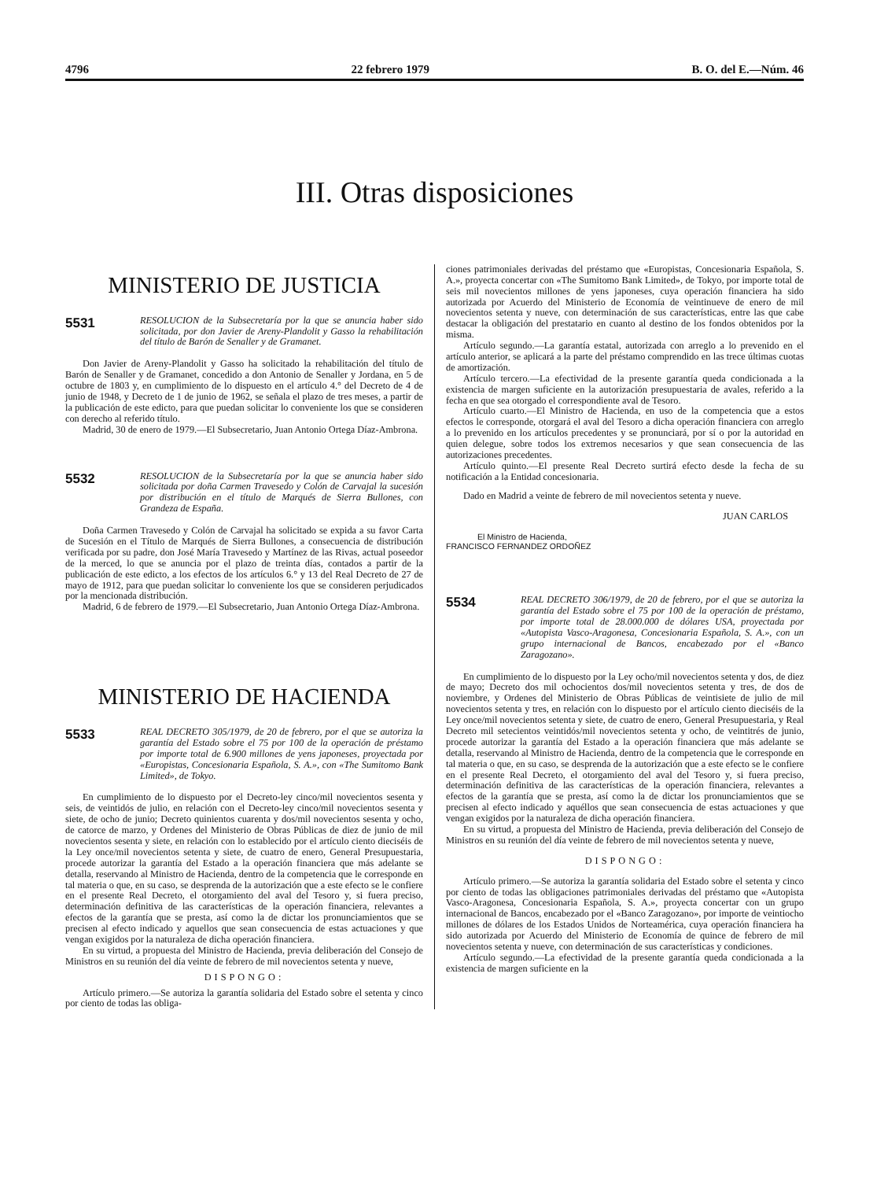4796 22 febrero 1979 B. O. del E.—Núm. 46
III. Otras disposiciones
MINISTERIO DE JUSTICIA
5531
RESOLUCION de la Subsecretaría por la que se anuncia haber sido solicitada, por don Javier de Areny-Plandolit y Gasso la rehabilitación del título de Barón de Senaller y de Gramanet.
Don Javier de Areny-Plandolit y Gasso ha solicitado la rehabilitación del título de Barón de Senaller y de Gramanet, concedido a don Antonio de Senaller y Jordana, en 5 de octubre de 1803 y, en cumplimiento de lo dispuesto en el artículo 4.° del Decreto de 4 de junio de 1948, y Decreto de 1 de junio de 1962, se señala el plazo de tres meses, a partir de la publicación de este edicto, para que puedan solicitar lo conveniente los que se consideren con derecho al referido título.
Madrid, 30 de enero de 1979.—El Subsecretario, Juan Antonio Ortega Díaz-Ambrona.
5532
RESOLUCION de la Subsecretaría por la que se anuncia haber sido solicitada por doña Carmen Travesedo y Colón de Carvajal la sucesión por distribución en el título de Marqués de Sierra Bullones, con Grandeza de España.
Doña Carmen Travesedo y Colón de Carvajal ha solicitado se expida a su favor Carta de Sucesión en el Título de Marqués de Sierra Bullones, a consecuencia de distribución verificada por su padre, don José María Travesedo y Martínez de las Rivas, actual poseedor de la merced, lo que se anuncia por el plazo de treinta días, contados a partir de la publicación de este edicto, a los efectos de los artículos 6.° y 13 del Real Decreto de 27 de mayo de 1912, para que puedan solicitar lo conveniente los que se consideren perjudicados por la mencionada distribución.
Madrid, 6 de febrero de 1979.—El Subsecretario, Juan Antonio Ortega Díaz-Ambrona.
MINISTERIO DE HACIENDA
5533
REAL DECRETO 305/1979, de 20 de febrero, por el que se autoriza la garantía del Estado sobre el 75 por 100 de la operación de préstamo por importe total de 6.900 millones de yens japoneses, proyectada por «Europistas, Concesionaria Española, S. A.», con «The Sumitomo Bank Limited», de Tokyo.
En cumplimiento de lo dispuesto por el Decreto-ley cinco/mil novecientos sesenta y seis, de veintidós de julio, en relación con el Decreto-ley cinco/mil novecientos sesenta y siete, de ocho de junio; Decreto quinientos cuarenta y dos/mil novecientos sesenta y ocho, de catorce de marzo, y Ordenes del Ministerio de Obras Públicas de diez de junio de mil novecientos sesenta y siete, en relación con lo establecido por el artículo ciento dieciséis de la Ley once/mil novecientos setenta y siete, de cuatro de enero, General Presupuestaria, procede autorizar la garantía del Estado a la operación financiera que más adelante se detalla, reservando al Ministro de Hacienda, dentro de la competencia que le corresponde en tal materia o que, en su caso, se desprenda de la autorización que a este efecto se le confiere en el presente Real Decreto, el otorgamiento del aval del Tesoro y, si fuera preciso, determinación definitiva de las características de la operación financiera, relevantes a efectos de la garantía que se presta, así como la de dictar los pronunciamientos que se precisen al efecto indicado y aquellos que sean consecuencia de estas actuaciones y que vengan exigidos por la naturaleza de dicha operación financiera.
En su virtud, a propuesta del Ministro de Hacienda, previa deliberación del Consejo de Ministros en su reunión del día veinte de febrero de mil novecientos setenta y nueve,
DISPONGO:
Artículo primero.—Se autoriza la garantía solidaria del Estado sobre el setenta y cinco por ciento de todas las obliga-
ciones patrimoniales derivadas del préstamo que «Europistas, Concesionaria Española, S. A.», proyecta concertar con «The Sumitomo Bank Limited», de Tokyo, por importe total de seis mil novecientos millones de yens japoneses, cuya operación financiera ha sido autorizada por Acuerdo del Ministerio de Economía de veintinueve de enero de mil novecientos setenta y nueve, con determinación de sus características, entre las que cabe destacar la obligación del prestatario en cuanto al destino de los fondos obtenidos por la misma.
Artículo segundo.—La garantía estatal, autorizada con arreglo a lo prevenido en el artículo anterior, se aplicará a la parte del préstamo comprendido en las trece últimas cuotas de amortización.
Artículo tercero.—La efectividad de la presente garantía queda condicionada a la existencia de margen suficiente en la autorización presupuestaria de avales, referido a la fecha en que sea otorgado el correspondiente aval de Tesoro.
Artículo cuarto.—El Ministro de Hacienda, en uso de la competencia que a estos efectos le corresponde, otorgará el aval del Tesoro a dicha operación financiera con arreglo a lo prevenido en los artículos precedentes y se pronunciará, por sí o por la autoridad en quien delegue, sobre todos los extremos necesarios y que sean consecuencia de las autorizaciones precedentes.
Artículo quinto.—El presente Real Decreto surtirá efecto desde la fecha de su notificación a la Entidad concesionaria.
Dado en Madrid a veinte de febrero de mil novecientos setenta y nueve.
JUAN CARLOS
El Ministro de Hacienda,
FRANCISCO FERNANDEZ ORDOÑEZ
5534
REAL DECRETO 306/1979, de 20 de febrero, por el que se autoriza la garantía del Estado sobre el 75 por 100 de la operación de préstamo, por importe total de 28.000.000 de dólares USA, proyectada por «Autopista Vasco-Aragonesa, Concesionaria Española, S. A.», con un grupo internacional de Bancos, encabezado por el «Banco Zaragozano».
En cumplimiento de lo dispuesto por la Ley ocho/mil novecientos setenta y dos, de diez de mayo; Decreto dos mil ochocientos dos/mil novecientos setenta y tres, de dos de noviembre, y Ordenes del Ministerio de Obras Públicas de veintisiete de julio de mil novecientos setenta y tres, en relación con lo dispuesto por el artículo ciento dieciséis de la Ley once/mil novecientos setenta y siete, de cuatro de enero, General Presupuestaria, y Real Decreto mil setecientos veintidós/mil novecientos setenta y ocho, de veintitrés de junio, procede autorizar la garantía del Estado a la operación financiera que más adelante se detalla, reservando al Ministro de Hacienda, dentro de la competencia que le corresponde en tal materia o que, en su caso, se desprenda de la autorización que a este efecto se le confiere en el presente Real Decreto, el otorgamiento del aval del Tesoro y, si fuera preciso, determinación definitiva de las características de la operación financiera, relevantes a efectos de la garantía que se presta, así como la de dictar los pronunciamientos que se precisen al efecto indicado y aquéllos que sean consecuencia de estas actuaciones y que vengan exigidos por la naturaleza de dicha operación financiera.
En su virtud, a propuesta del Ministro de Hacienda, previa deliberación del Consejo de Ministros en su reunión del día veinte de febrero de mil novecientos setenta y nueve,
DISPONGO:
Artículo primero.—Se autoriza la garantía solidaria del Estado sobre el setenta y cinco por ciento de todas las obligaciones patrimoniales derivadas del préstamo que «Autopista Vasco-Aragonesa, Concesionaria Española, S. A.», proyecta concertar con un grupo internacional de Bancos, encabezado por el «Banco Zaragozano», por importe de veintiocho millones de dólares de los Estados Unidos de Norteamérica, cuya operación financiera ha sido autorizada por Acuerdo del Ministerio de Economía de quince de febrero de mil novecientos setenta y nueve, con determinación de sus características y condiciones.
Artículo segundo.—La efectividad de la presente garantía queda condicionada a la existencia de margen suficiente en la